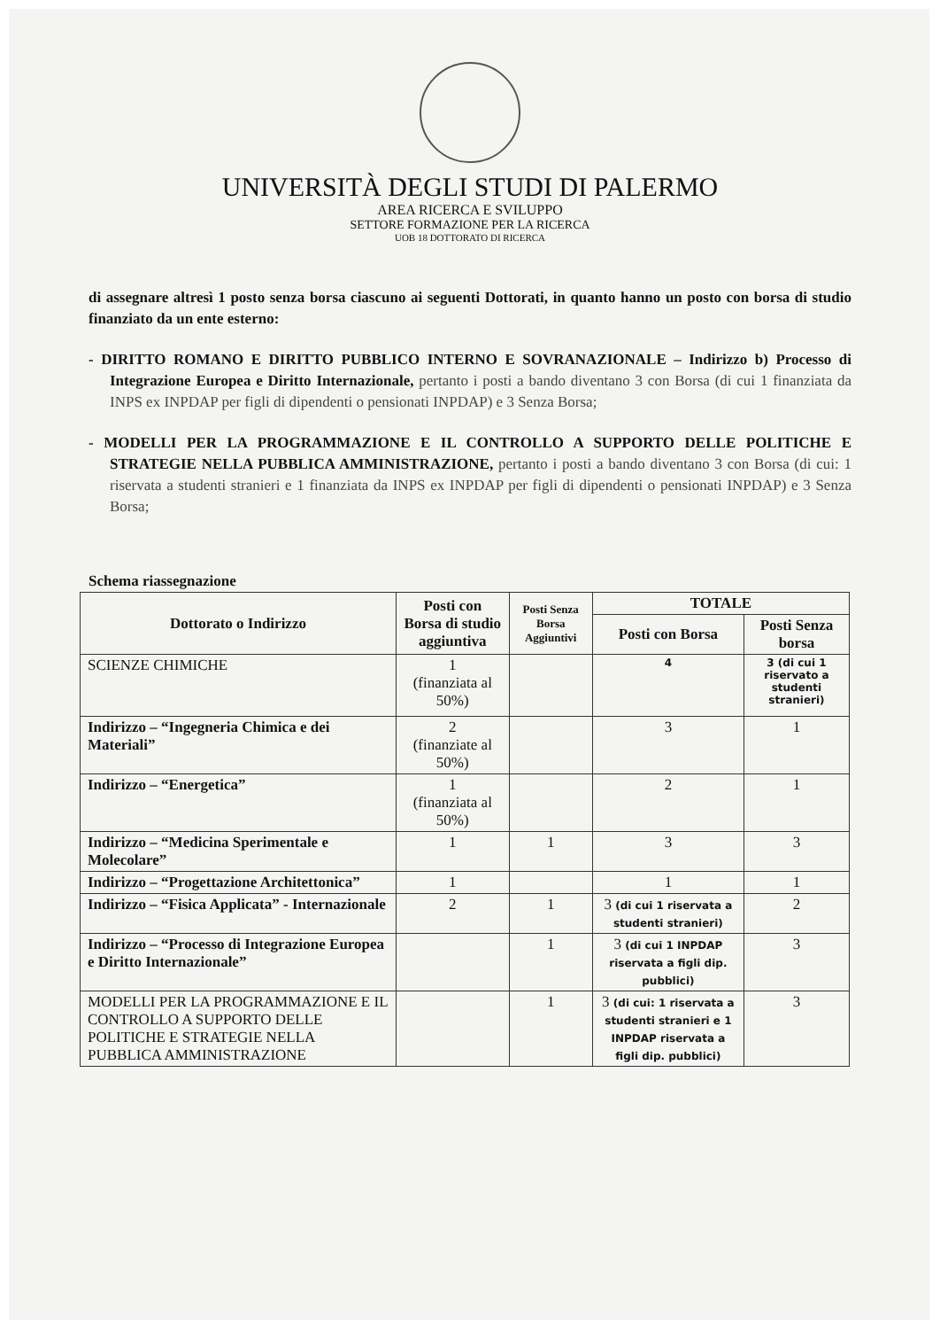UNIVERSITÀ DEGLI STUDI DI PALERMO
AREA RICERCA E SVILUPPO
SETTORE FORMAZIONE PER LA RICERCA
UOB 18 DOTTORATO DI RICERCA
di assegnare altresì 1 posto senza borsa ciascuno ai seguenti Dottorati, in quanto hanno un posto con borsa di studio finanziato da un ente esterno:
- DIRITTO ROMANO E DIRITTO PUBBLICO INTERNO E SOVRANAZIONALE – Indirizzo b) Processo di Integrazione Europea e Diritto Internazionale, pertanto i posti a bando diventano 3 con Borsa (di cui 1 finanziata da INPS ex INPDAP per figli di dipendenti o pensionati INPDAP) e 3 Senza Borsa;
- MODELLI PER LA PROGRAMMAZIONE E IL CONTROLLO A SUPPORTO DELLE POLITICHE E STRATEGIE NELLA PUBBLICA AMMINISTRAZIONE, pertanto i posti a bando diventano 3 con Borsa (di cui: 1 riservata a studenti stranieri e 1 finanziata da INPS ex INPDAP per figli di dipendenti o pensionati INPDAP) e 3 Senza Borsa;
Schema riassegnazione
| Dottorato o Indirizzo | Posti con Borsa di studio aggiuntiva | Posti Senza Borsa Aggiuntivi | TOTALE | |
| --- | --- | --- | --- | --- |
| | | | Posti con Borsa | Posti Senza borsa |
| SCIENZE CHIMICHE | 1 (finanziata al 50%) | | 4 | 3 (di cui 1 riservato a studenti stranieri) |
| Indirizzo – “Ingegneria Chimica e dei Materiali” | 2 (finanziate al 50%) | | 3 | 1 |
| Indirizzo – “Energetica” | 1 (finanziata al 50%) | | 2 | 1 |
| Indirizzo – “Medicina Sperimentale e Molecolare” | 1 | 1 | 3 | 3 |
| Indirizzo – “Progettazione Architettonica” | 1 | | 1 | 1 |
| Indirizzo – “Fisica Applicata” - Internazionale | 2 | 1 | 3 (di cui 1 riservata a studenti stranieri) | 2 |
| Indirizzo – “Processo di Integrazione Europea e Diritto Internazionale” | | 1 | 3 (di cui 1 INPDAP riservata a figli dip. pubblici) | 3 |
| MODELLI PER LA PROGRAMMAZIONE E IL CONTROLLO A SUPPORTO DELLE POLITICHE E STRATEGIE NELLA PUBBLICA AMMINISTRAZIONE | | 1 | 3 (di cui: 1 riservata a studenti stranieri e 1 INPDAP riservata a figli dip. pubblici) | 3 |